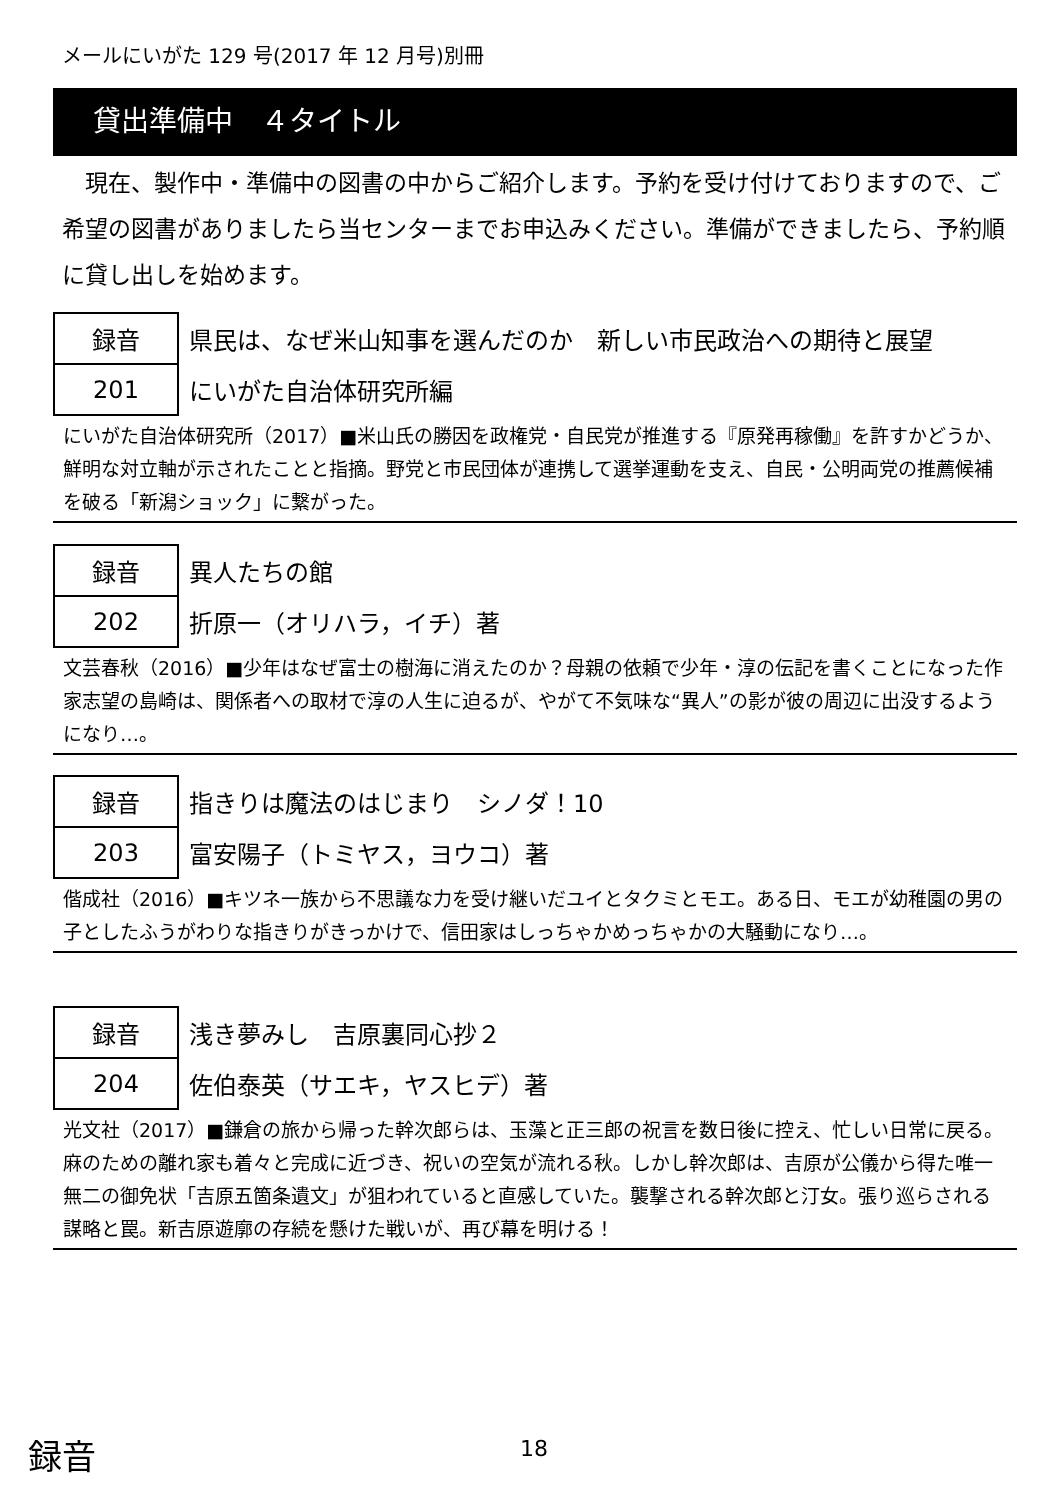メールにいがた 129 号(2017 年 12 月号)別冊
貸出準備中　４タイトル
現在、製作中・準備中の図書の中からご紹介します。予約を受け付けておりますので、ご希望の図書がありましたら当センターまでお申込みください。準備ができましたら、予約順に貸し出しを始めます。
| 録音 | 県民は、なぜ米山知事を選んだのか 新しい市民政治への期待と展望 |
| 201 | にいがた自治体研究所編 |
にいがた自治体研究所（2017）■米山氏の勝因を政権党・自民党が推進する『原発再稼働』を許すかどうか、鮮明な対立軸が示されたことと指摘。野党と市民団体が連携して選挙運動を支え、自民・公明両党の推薦候補を破る「新潟ショック」に繋がった。
| 録音 | 異人たちの館 |
| 202 | 折原一（オリハラ，イチ）著 |
文芸春秋（2016）■少年はなぜ富士の樹海に消えたのか？母親の依頼で少年・淳の伝記を書くことになった作家志望の島崎は、関係者への取材で淳の人生に迫るが、やがて不気味な“異人”の影が彼の周辺に出没するようになり…。
| 録音 | 指きりは魔法のはじまり シノダ！10 |
| 203 | 富安陽子（トミヤス，ヨウコ）著 |
偕成社（2016）■キツネ一族から不思議な力を受け継いだユイとタクミとモエ。ある日、モエが幼稚園の男の子としたふうがわりな指きりがきっかけで、信田家はしっちゃかめっちゃかの大騒動になり…。
| 録音 | 浅き夢みし 吉原裏同心抄２ |
| 204 | 佐伯泰英（サエキ，ヤスヒデ）著 |
光文社（2017）■鎌倉の旅から帰った幹次郎らは、玉藻と正三郎の祝言を数日後に控え、忙しい日常に戻る。麻のための離れ家も着々と完成に近づき、祝いの空気が流れる秋。しかし幹次郎は、吉原が公儀から得た唯一無二の御免状「吉原五箇条遺文」が狙われていると直感していた。襲撃される幹次郎と汀女。張り巡らされる謀略と罠。新吉原遊廓の存続を懸けた戦いが、再び幕を明ける！
録音 18